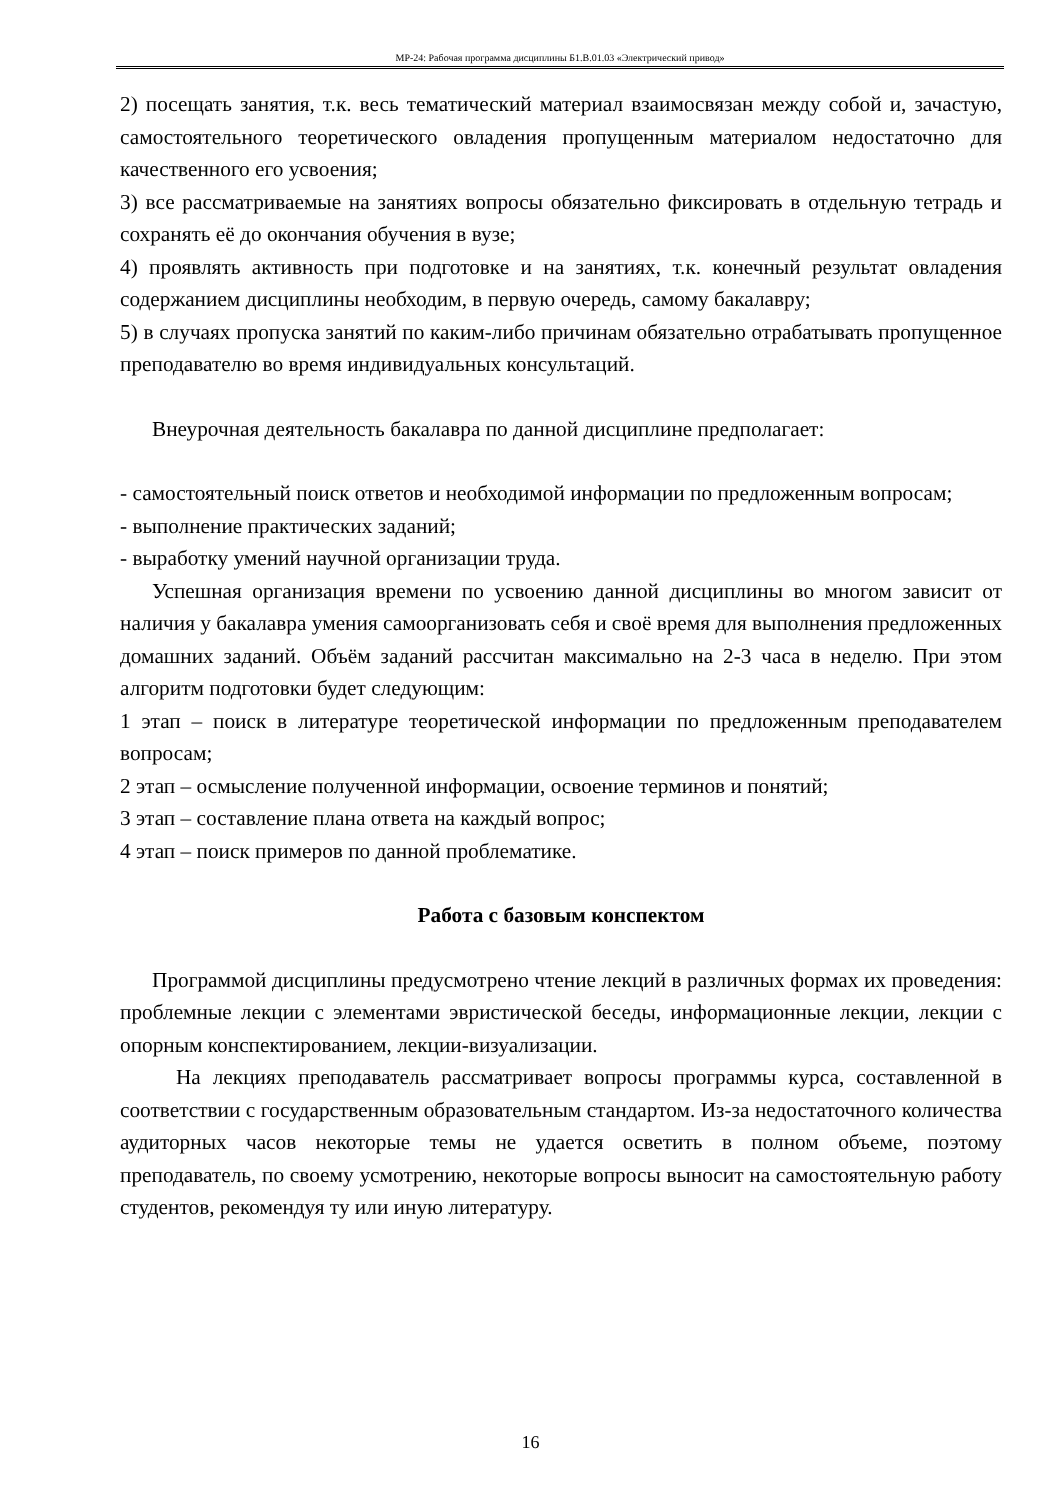МР-24: Рабочая программа дисциплины Б1.В.01.03 «Электрический привод»
2) посещать занятия, т.к. весь тематический материал взаимосвязан между собой и, зачастую, самостоятельного теоретического овладения пропущенным материалом недостаточно для качественного его усвоения;
3) все рассматриваемые на занятиях вопросы обязательно фиксировать в отдельную тетрадь и сохранять её до окончания обучения в вузе;
4) проявлять активность при подготовке и на занятиях, т.к. конечный результат овладения содержанием дисциплины необходим, в первую очередь, самому бакалавру;
5) в случаях пропуска занятий по каким-либо причинам обязательно отрабатывать пропущенное преподавателю во время индивидуальных консультаций.
Внеурочная деятельность бакалавра по данной дисциплине предполагает:
- самостоятельный поиск ответов и необходимой информации по предложенным вопросам;
- выполнение практических заданий;
- выработку умений научной организации труда.
Успешная организация времени по усвоению данной дисциплины во многом зависит от наличия у бакалавра умения самоорганизовать себя и своё время для выполнения предложенных домашних заданий. Объём заданий рассчитан максимально на 2-3 часа в неделю. При этом алгоритм подготовки будет следующим:
1 этап – поиск в литературе теоретической информации по предложенным преподавателем вопросам;
2 этап – осмысление полученной информации, освоение терминов и понятий;
3 этап – составление плана ответа на каждый вопрос;
4 этап – поиск примеров по данной проблематике.
Работа с базовым конспектом
Программой дисциплины предусмотрено чтение лекций в различных формах их проведения: проблемные лекции с элементами эвристической беседы, информационные лекции, лекции с опорным конспектированием, лекции-визуализации.
На лекциях преподаватель рассматривает вопросы программы курса, составленной в соответствии с государственным образовательным стандартом. Из-за недостаточного количества аудиторных часов некоторые темы не удается осветить в полном объеме, поэтому преподаватель, по своему усмотрению, некоторые вопросы выносит на самостоятельную работу студентов, рекомендуя ту или иную литературу.
16